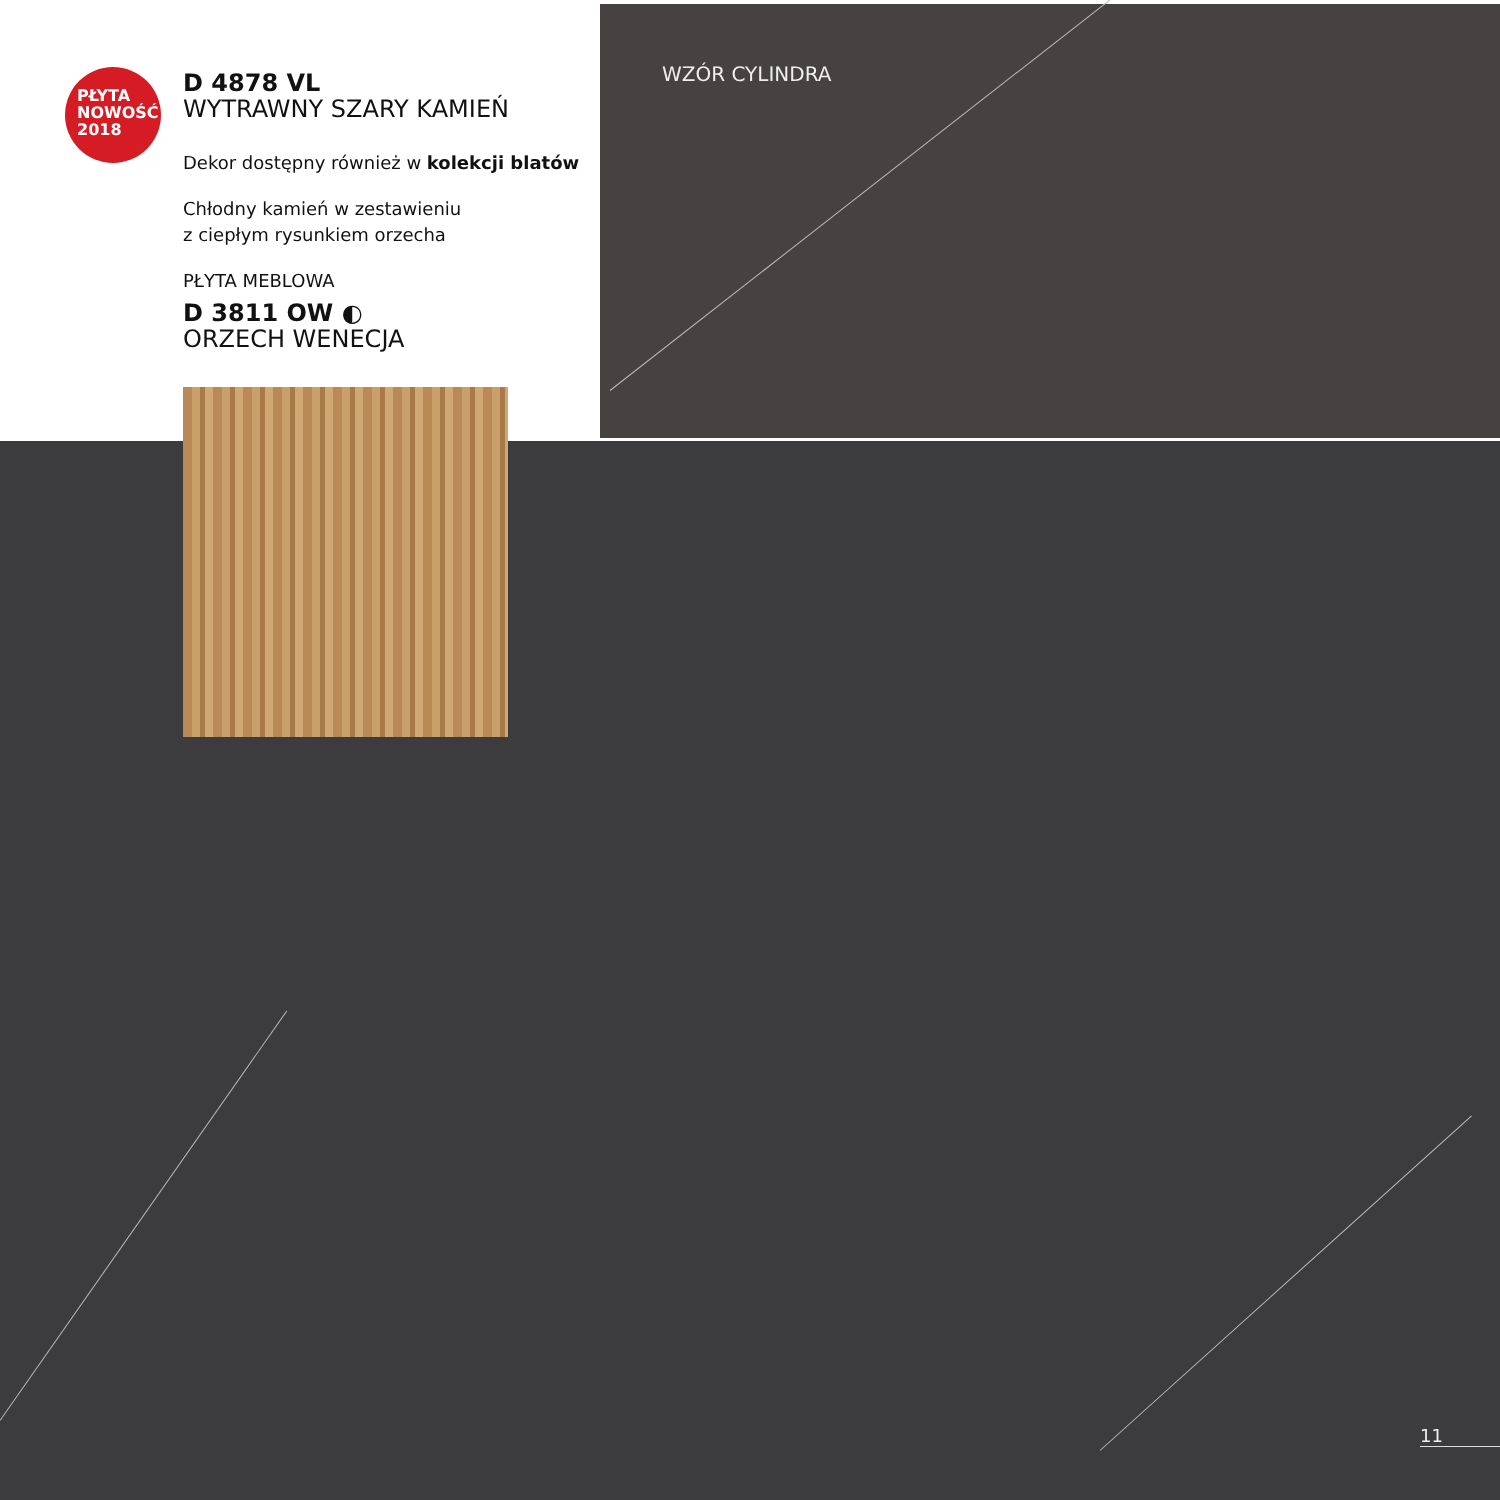PŁYTA
NOWOŚĆ
2018
D 4878 VL
WYTRAWNY SZARY KAMIEŃ
Dekor dostępny również w kolekcji blatów
Chłodny kamień w zestawieniu
z ciepłym rysunkiem orzecha
PŁYTA MEBLOWA
D 3811 OW ◐
ORZECH WENECJA
WZÓR CYLINDRA
11